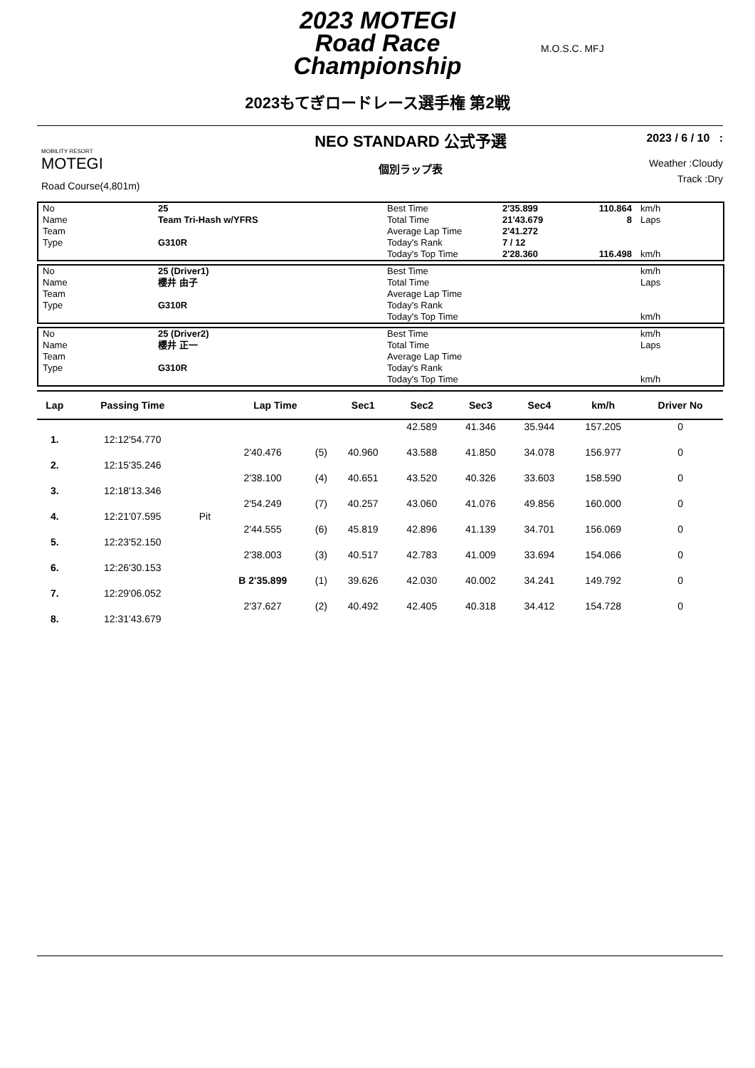2023 MOTEGI
Road Race
Championship
M.O.S.C. MFJ
2023もてぎロードレース選手権 第2戦
MOBILITY RESORT
MOTEGI
Road Course(4,801m)
NEO STANDARD 公式予選
個別ラップ表
2023 / 6 / 10 :
Weather :Cloudy
Track :Dry
| No | 25 | Best Time | 2'35.899 | 110.864 | km/h |
| Name | Team Tri-Hash w/YFRS | Total Time | 21'43.679 | 8 | Laps |
| Team | | Average Lap Time | 2'41.272 | | |
| Type | G310R | Today's Rank | 7 / 12 | | |
| | | Today's Top Time | 2'28.360 | 116.498 | km/h |
| No | 25 (Driver1) | Best Time | | | km/h |
| Name | 櫻井 由子 | Total Time | | | Laps |
| Team | | Average Lap Time | | | |
| Type | G310R | Today's Rank | | | |
| | | Today's Top Time | | | km/h |
| No | 25 (Driver2) | Best Time | | | km/h |
| Name | 櫻井 正一 | Total Time | | | Laps |
| Team | | Average Lap Time | | | |
| Type | G310R | Today's Rank | | | |
| | | Today's Top Time | | | km/h |
| Lap | Passing Time | | Lap Time | | Sec1 | Sec2 | Sec3 | Sec4 | km/h | Driver No |
| --- | --- | --- | --- | --- | --- | --- | --- | --- | --- | --- |
| | | | | | | 42.589 | 41.346 | 35.944 | 157.205 | 0 |
| 1. | 12:12'54.770 | | | | | | | | | |
| | | | 2'40.476 | (5) | 40.960 | 43.588 | 41.850 | 34.078 | 156.977 | 0 |
| 2. | 12:15'35.246 | | | | | | | | | |
| | | | 2'38.100 | (4) | 40.651 | 43.520 | 40.326 | 33.603 | 158.590 | 0 |
| 3. | 12:18'13.346 | | | | | | | | | |
| | | | 2'54.249 | (7) | 40.257 | 43.060 | 41.076 | 49.856 | 160.000 | 0 |
| 4. | 12:21'07.595 | Pit | | | | | | | | |
| | | | 2'44.555 | (6) | 45.819 | 42.896 | 41.139 | 34.701 | 156.069 | 0 |
| 5. | 12:23'52.150 | | | | | | | | | |
| | | | 2'38.003 | (3) | 40.517 | 42.783 | 41.009 | 33.694 | 154.066 | 0 |
| 6. | 12:26'30.153 | | | | | | | | | |
| | | | B 2'35.899 | (1) | 39.626 | 42.030 | 40.002 | 34.241 | 149.792 | 0 |
| 7. | 12:29'06.052 | | | | | | | | | |
| | | | 2'37.627 | (2) | 40.492 | 42.405 | 40.318 | 34.412 | 154.728 | 0 |
| 8. | 12:31'43.679 | | | | | | | | | |